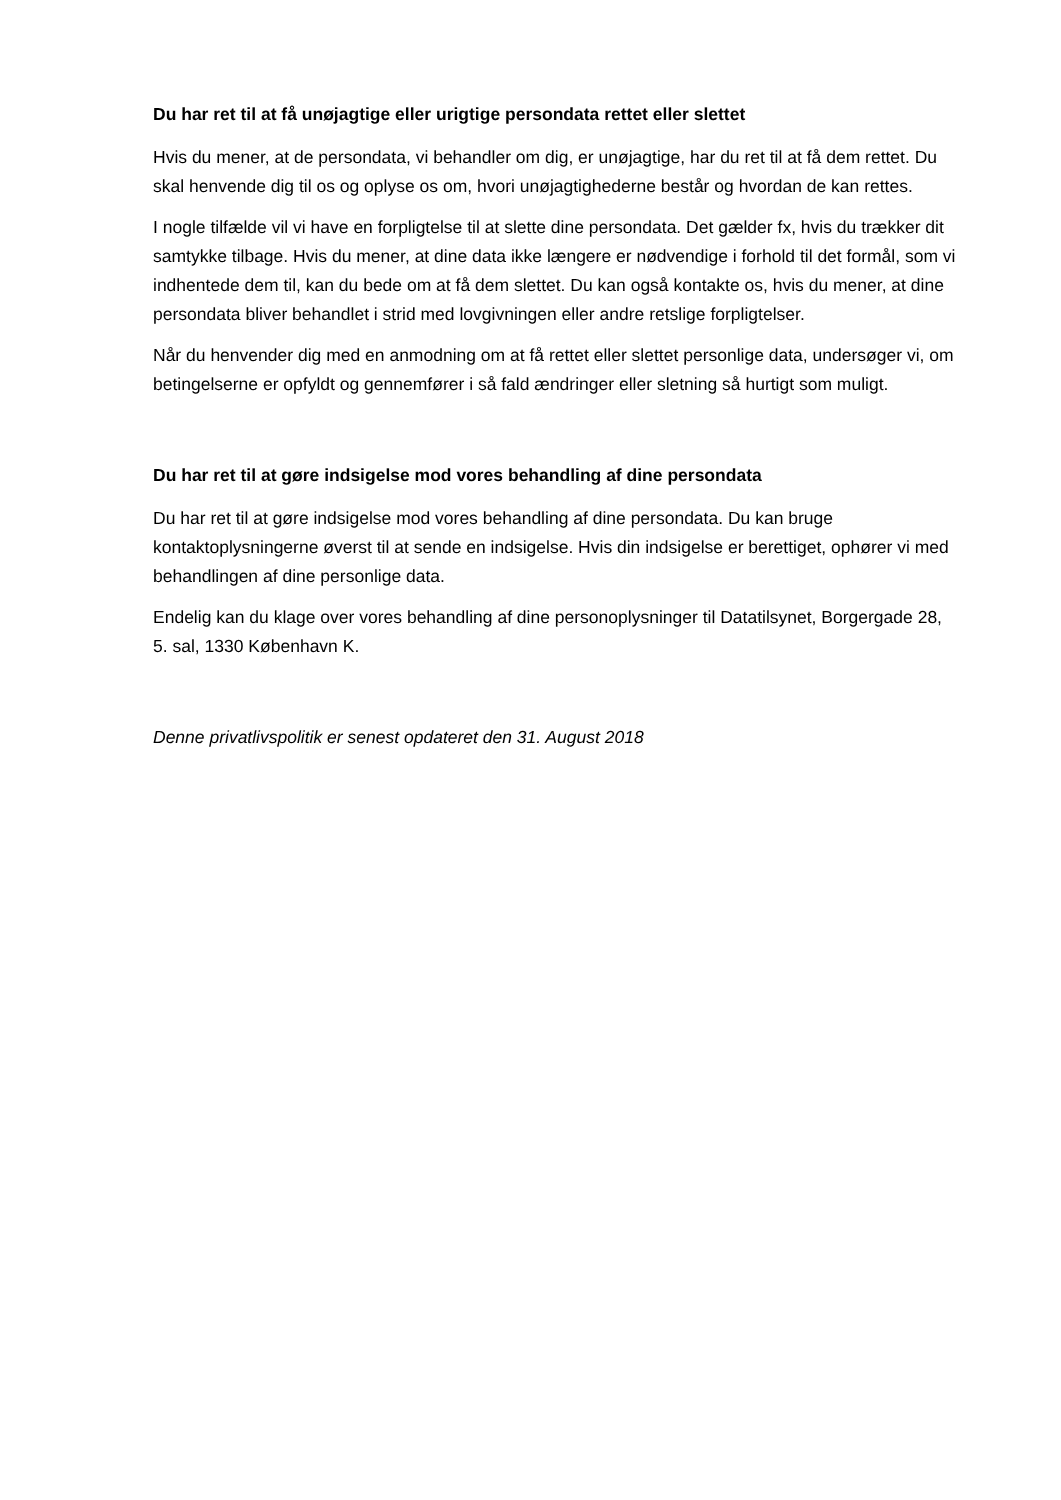Du har ret til at få unøjagtige eller urigtige persondata rettet eller slettet
Hvis du mener, at de persondata, vi behandler om dig, er unøjagtige, har du ret til at få dem rettet. Du skal henvende dig til os og oplyse os om, hvori unøjagtighederne består og hvordan de kan rettes.
I nogle tilfælde vil vi have en forpligtelse til at slette dine persondata. Det gælder fx, hvis du trækker dit samtykke tilbage. Hvis du mener, at dine data ikke længere er nødvendige i forhold til det formål, som vi indhentede dem til, kan du bede om at få dem slettet. Du kan også kontakte os, hvis du mener, at dine persondata bliver behandlet i strid med lovgivningen eller andre retslige forpligtelser.
Når du henvender dig med en anmodning om at få rettet eller slettet personlige data, undersøger vi, om betingelserne er opfyldt og gennemfører i så fald ændringer eller sletning så hurtigt som muligt.
Du har ret til at gøre indsigelse mod vores behandling af dine persondata
Du har ret til at gøre indsigelse mod vores behandling af dine persondata. Du kan bruge kontaktoplysningerne øverst til at sende en indsigelse. Hvis din indsigelse er berettiget, ophører vi med behandlingen af dine personlige data.
Endelig kan du klage over vores behandling af dine personoplysninger til Datatilsynet, Borgergade 28, 5. sal, 1330 København K.
Denne privatlivspolitik er senest opdateret den 31. August 2018